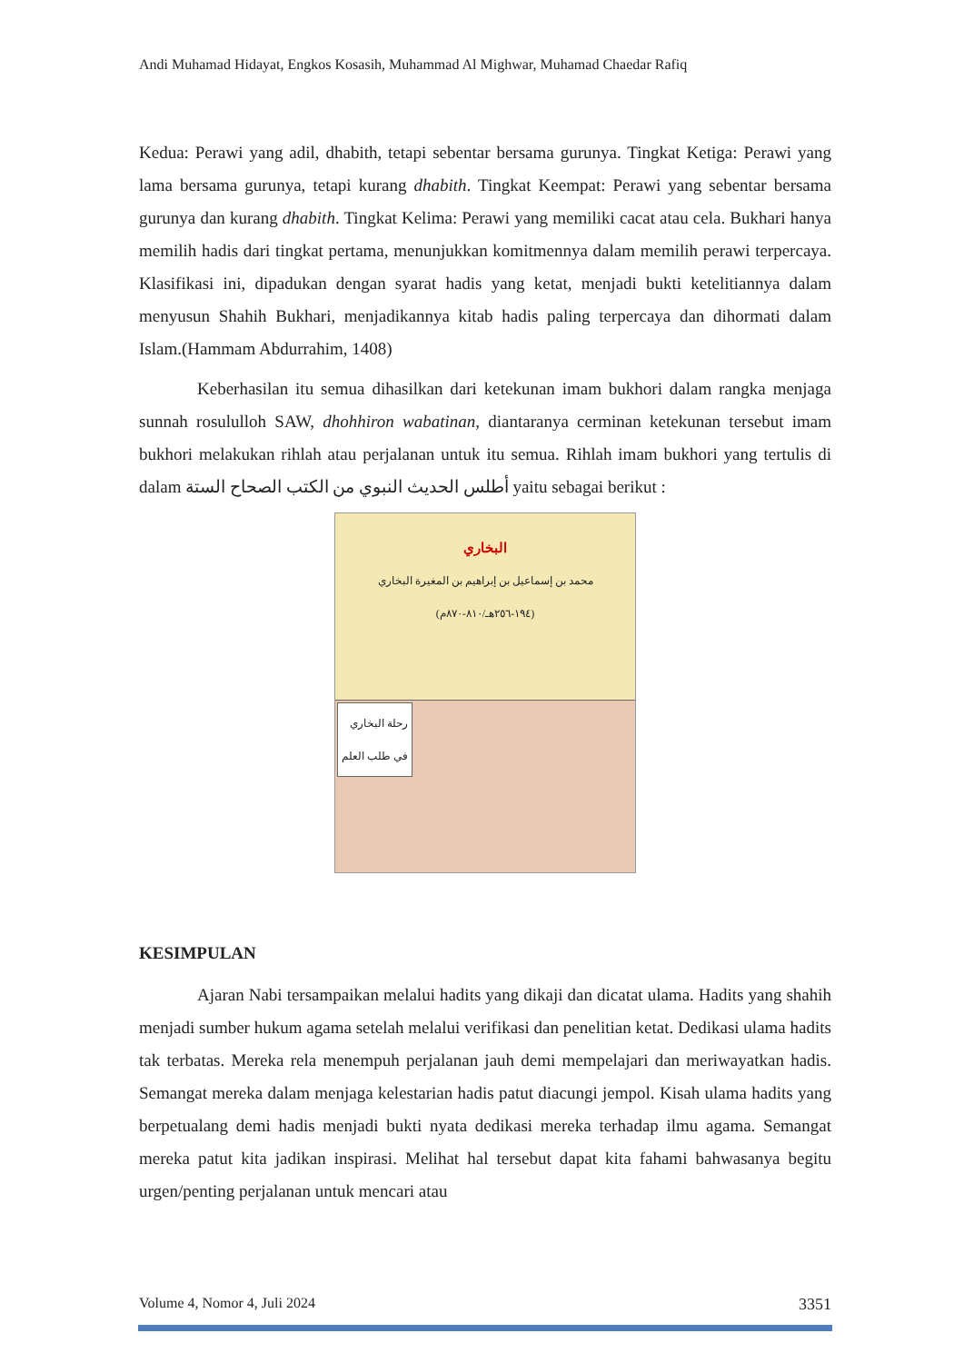Andi Muhamad Hidayat, Engkos Kosasih, Muhammad Al Mighwar, Muhamad Chaedar Rafiq
Kedua: Perawi yang adil, dhabith, tetapi sebentar bersama gurunya. Tingkat Ketiga: Perawi yang lama bersama gurunya, tetapi kurang dhabith. Tingkat Keempat: Perawi yang sebentar bersama gurunya dan kurang dhabith. Tingkat Kelima: Perawi yang memiliki cacat atau cela. Bukhari hanya memilih hadis dari tingkat pertama, menunjukkan komitmennya dalam memilih perawi terpercaya. Klasifikasi ini, dipadukan dengan syarat hadis yang ketat, menjadi bukti ketelitiannya dalam menyusun Shahih Bukhari, menjadikannya kitab hadis paling terpercaya dan dihormati dalam Islam.(Hammam Abdurrahim, 1408)
Keberhasilan itu semua dihasilkan dari ketekunan imam bukhori dalam rangka menjaga sunnah rosululloh SAW, dhohhiron wabatinan, diantaranya cerminan ketekunan tersebut imam bukhori melakukan rihlah atau perjalanan untuk itu semua. Rihlah imam bukhori yang tertulis di dalam أطلس الحديث النبوي من الكتب الصحاح الستة yaitu sebagai berikut :
البخاري
محمد بن إسماعيل بن إبراهيم بن المغيرة البخاري
(١٩٤-٢٥٦هـ/٨١٠-٨٧٠م)
رحلة البخاري
في طلب العلم
KESIMPULAN
Ajaran Nabi tersampaikan melalui hadits yang dikaji dan dicatat ulama. Hadits yang shahih menjadi sumber hukum agama setelah melalui verifikasi dan penelitian ketat. Dedikasi ulama hadits tak terbatas. Mereka rela menempuh perjalanan jauh demi mempelajari dan meriwayatkan hadis. Semangat mereka dalam menjaga kelestarian hadis patut diacungi jempol. Kisah ulama hadits yang berpetualang demi hadis menjadi bukti nyata dedikasi mereka terhadap ilmu agama. Semangat mereka patut kita jadikan inspirasi. Melihat hal tersebut dapat kita fahami bahwasanya begitu urgen/penting perjalanan untuk mencari atau
Volume 4, Nomor 4, Juli 2024 3351